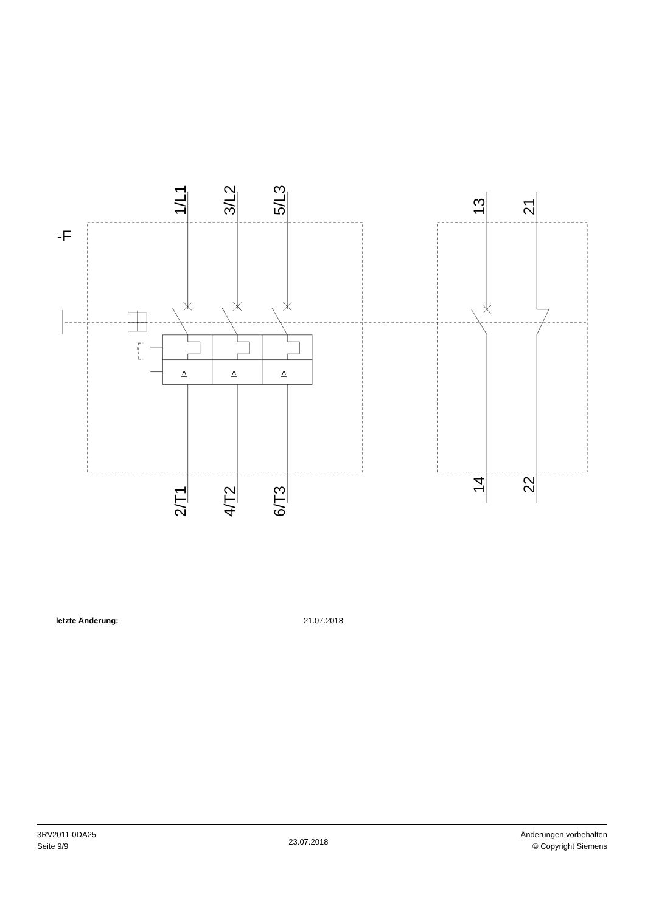-F
1/L1
3/L2
5/L3
13
21
2/T1
4/T2
6/T3
14
22
I>
I>
I>
letzte Änderung: 21.07.2018
3RV2011-0DA25
Seite 9/9
23.07.2018
Änderungen vorbehalten
© Copyright Siemens